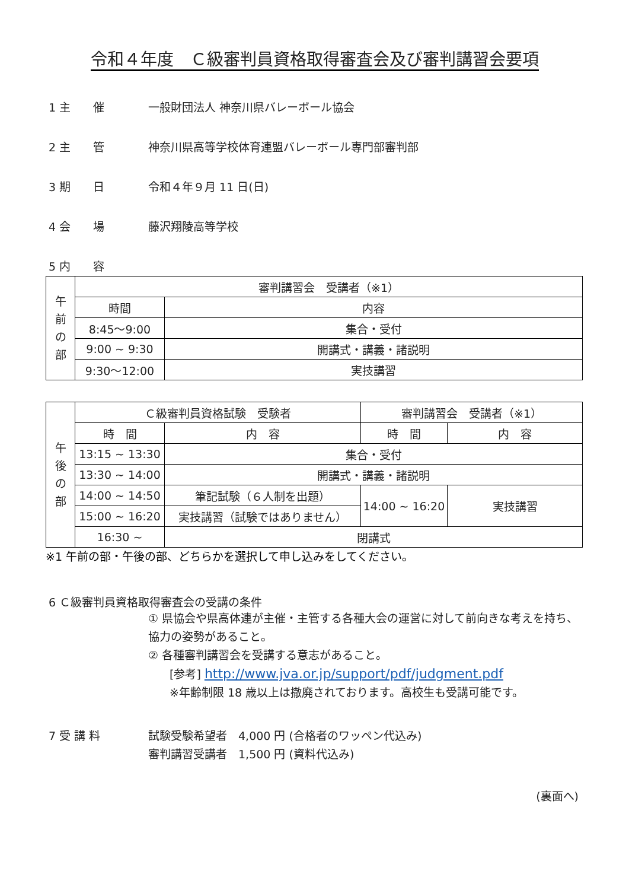令和４年度　Ｃ級審判員資格取得審査会及び審判講習会要項
1 主　　催 一般財団法人 神奈川県バレーボール協会
2 主　　管 神奈川県高等学校体育連盟バレーボール専門部審判部
3 期　　日 令和４年９月 11 日(日)
4 会　　場 藤沢翔陵高等学校
5 内　　容
| 午 前 の 部 | 審判講習会 受講者（※1） | |
| | 時間 | 内容 |
| | 8:45～9:00 | 集合・受付 |
| | 9:00 ~ 9:30 | 開講式・講義・諸説明 |
| | 9:30～12:00 | 実技講習 |
| 午 後 の 部 | Ｃ級審判員資格試験 受験者 | | 審判講習会 受講者（※1） | |
| | 時 間 | 内 容 | 時 間 | 内 容 |
| | 13:15 ~ 13:30 | 集合・受付 | | |
| | 13:30 ~ 14:00 | 開講式・講義・諸説明 | | |
| | 14:00 ~ 14:50 | 筆記試験（６人制を出題） | 14:00 ~ 16:20 | 実技講習 |
| | 15:00 ~ 16:20 | 実技講習（試験ではありません） | | |
| | 16:30 ~ | 閉講式 | | |
※1 午前の部・午後の部、どちらかを選択して申し込みをしてください。
6 Ｃ級審判員資格取得審査会の受講の条件
① 県協会や県高体連が主催・主管する各種大会の運営に対して前向きな考えを持ち、協力の姿勢があること。
② 各種審判講習会を受講する意志があること。
[参考] http://www.jva.or.jp/support/pdf/judgment.pdf
※年齢制限 18 歳以上は撤廃されております。高校生も受講可能です。
7 受 講 料 試験受験希望者　4,000 円 (合格者のワッペン代込み)
審判講習受講者　1,500 円 (資料代込み)
(裏面へ)